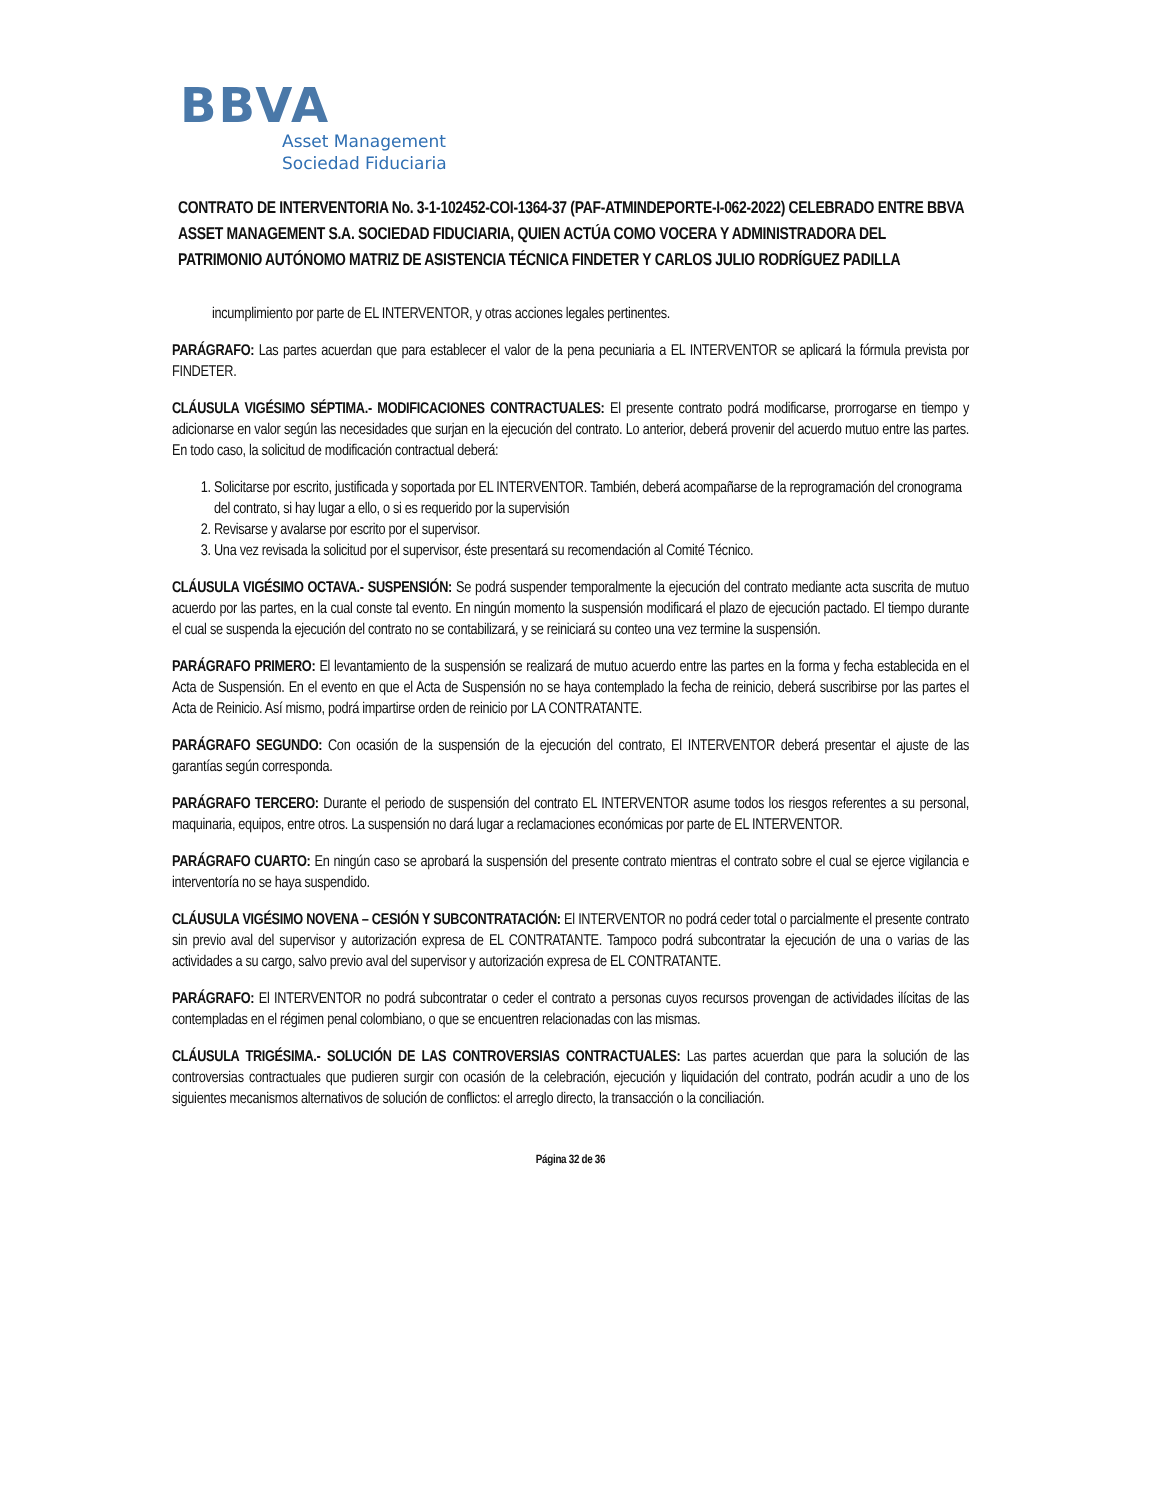BBVA
Asset Management
Sociedad Fiduciaria
CONTRATO DE INTERVENTORIA No. 3-1-102452-COI-1364-37 (PAF-ATMINDEPORTE-I-062-2022) CELEBRADO ENTRE BBVA ASSET MANAGEMENT S.A. SOCIEDAD FIDUCIARIA, QUIEN ACTÚA COMO VOCERA Y ADMINISTRADORA DEL PATRIMONIO AUTÓNOMO MATRIZ DE ASISTENCIA TÉCNICA FINDETER Y CARLOS JULIO RODRÍGUEZ PADILLA
incumplimiento por parte de EL INTERVENTOR, y otras acciones legales pertinentes.
PARÁGRAFO: Las partes acuerdan que para establecer el valor de la pena pecuniaria a EL INTERVENTOR se aplicará la fórmula prevista por FINDETER.
CLÁUSULA VIGÉSIMO SÉPTIMA.- MODIFICACIONES CONTRACTUALES: El presente contrato podrá modificarse, prorrogarse en tiempo y adicionarse en valor según las necesidades que surjan en la ejecución del contrato. Lo anterior, deberá provenir del acuerdo mutuo entre las partes. En todo caso, la solicitud de modificación contractual deberá:
1. Solicitarse por escrito, justificada y soportada por EL INTERVENTOR. También, deberá acompañarse de la reprogramación del cronograma del contrato, si hay lugar a ello, o si es requerido por la supervisión
2. Revisarse y avalarse por escrito por el supervisor.
3. Una vez revisada la solicitud por el supervisor, éste presentará su recomendación al Comité Técnico.
CLÁUSULA VIGÉSIMO OCTAVA.- SUSPENSIÓN: Se podrá suspender temporalmente la ejecución del contrato mediante acta suscrita de mutuo acuerdo por las partes, en la cual conste tal evento. En ningún momento la suspensión modificará el plazo de ejecución pactado. El tiempo durante el cual se suspenda la ejecución del contrato no se contabilizará, y se reiniciará su conteo una vez termine la suspensión.
PARÁGRAFO PRIMERO: El levantamiento de la suspensión se realizará de mutuo acuerdo entre las partes en la forma y fecha establecida en el Acta de Suspensión. En el evento en que el Acta de Suspensión no se haya contemplado la fecha de reinicio, deberá suscribirse por las partes el Acta de Reinicio. Así mismo, podrá impartirse orden de reinicio por LA CONTRATANTE.
PARÁGRAFO SEGUNDO: Con ocasión de la suspensión de la ejecución del contrato, El INTERVENTOR deberá presentar el ajuste de las garantías según corresponda.
PARÁGRAFO TERCERO: Durante el periodo de suspensión del contrato EL INTERVENTOR asume todos los riesgos referentes a su personal, maquinaria, equipos, entre otros. La suspensión no dará lugar a reclamaciones económicas por parte de EL INTERVENTOR.
PARÁGRAFO CUARTO: En ningún caso se aprobará la suspensión del presente contrato mientras el contrato sobre el cual se ejerce vigilancia e interventoría no se haya suspendido.
CLÁUSULA VIGÉSIMO NOVENA – CESIÓN Y SUBCONTRATACIÓN: El INTERVENTOR no podrá ceder total o parcialmente el presente contrato sin previo aval del supervisor y autorización expresa de EL CONTRATANTE. Tampoco podrá subcontratar la ejecución de una o varias de las actividades a su cargo, salvo previo aval del supervisor y autorización expresa de EL CONTRATANTE.
PARÁGRAFO: El INTERVENTOR no podrá subcontratar o ceder el contrato a personas cuyos recursos provengan de actividades ilícitas de las contempladas en el régimen penal colombiano, o que se encuentren relacionadas con las mismas.
CLÁUSULA TRIGÉSIMA.- SOLUCIÓN DE LAS CONTROVERSIAS CONTRACTUALES: Las partes acuerdan que para la solución de las controversias contractuales que pudieren surgir con ocasión de la celebración, ejecución y liquidación del contrato, podrán acudir a uno de los siguientes mecanismos alternativos de solución de conflictos: el arreglo directo, la transacción o la conciliación.
Página 32 de 36